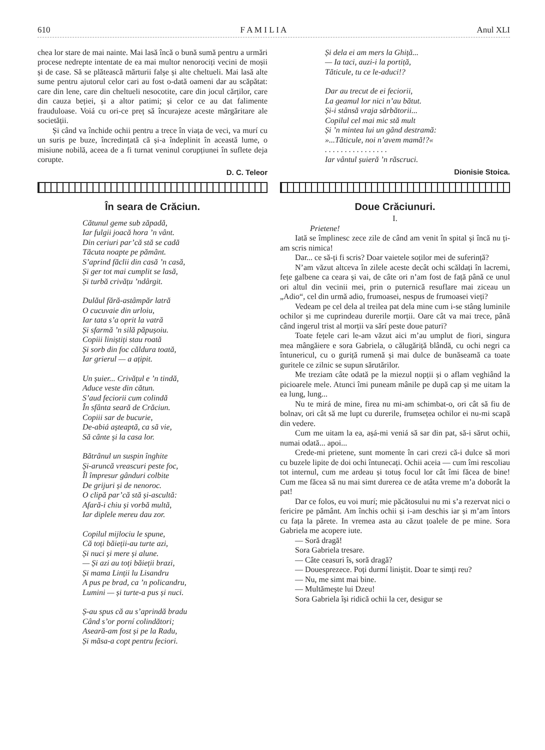610 F A M I L I A Anul XLI
chea lor stare de mai nainte. Mai lasă încă o bună sumă pentru a urmări procese nedrepte intentate de ea mai multor nenorociți vecini de moșii și de case. Să se plătească mărturii falșe și alte cheltueli. Mai lasă alte sume pentru ajutorul celor cari au fost o-dată oameni dar au scăpătat: care din lene, care din cheltueli nesocotite, care din jocul cărților, care din cauza beției, și a altor patimi; și celor ce au dat falimente frauduloase. Voiá cu ori-ce preț să încurajeze aceste mărgăritare ale societății.
Și când va închide ochii pentru a trece în viața de veci, va murí cu un suris pe buze, încredințată că și-a îndeplinit în această lume, o misiune nobilă, aceea de a fi turnat veninul corupțiunei în suflete deja corupte.
D. C. Teleor
În seara de Crăciun.
Cătunul geme sub zăpadă,
Iar fulgii joacă hora ’n vânt.
Din ceriuri par’că stă se cadă
Tăcuta noapte pe pământ.
S’aprind făclii din casă ’n casă,
Și ger tot mai cumplit se lasă,
Și turbă crivățu ’ndârgit.
Dulăul fără-astâmpăr latră
O cucuvaie din urloiu,
Iar tata s’a oprit la vatră
Și sfarmă ’n silă păpușoiu.
Copiii liniștiți stau roată
Și sorb din foc căldura toată,
Iar grierul — a ațipit.
Un șuier... Crivățul e ’n tindă,
Aduce veste din cătun.
S’aud feciorii cum colindă
În sfânta seară de Crăciun.
Copiii sar de bucurie,
De-abiá așteaptă, ca să vie,
Să cânte și la casa lor.
Bătrânul un suspin înghite
Și-aruncă vreascuri peste foc,
Îl împresur gânduri colbite
De grijuri și de nenoroc.
O clipă par’că stă și-ascultă:
Afară-i chiu și vorbă multă,
Iar diplele mereu dau zor.
Copilul mijlociu le spune,
Că toți băieții-au turte azi,
Și nuci și mere și alune.
— Și azi au toți băieții brazi,
Și mama Linții lu Lisandru
A pus pe brad, ca ’n policandru,
Lumini — și turte-a pus și nuci.
Ș-au spus că au s’aprindă bradu
Când s’or porní colindători;
Aseară-am fost și pe la Radu,
Și măsa-a copt pentru feciori.
Și dela ei am mers la Ghiță...
— Ia taci, auzi-i la portiță,
Tăticule, tu ce le-aduci!?
Dar au trecut de ei feciorii,
La geamul lor nici n’au bătut.
Și-i stânsă vraja sărbătorii...
Copilul cel mai mic stă mult
Și ’n mintea lui un gând destramă:
»...Tăticule, noi n’avem mamă!?«
. . . . . . . . . . . . . . . .
Iar vântul șuieră ’n răscruci.
Dionisie Stoica.
Doue Crăciunuri.
I.
Prietene!
Iată se împlinesc zece zile de când am venit în spital și încă nu ți-am scris nimica!
Dar... ce să-ți fi scris? Doar vaietele soților mei de suferință?
N’am văzut altceva în zilele aceste decât ochi scăldați în lacremi, fețe galbene ca ceara și vai, de câte ori n’am fost de față până ce unul ori altul din vecinii mei, prin o puternică resuflare mai ziceau un „Adio“, cel din urmă adio, frumoasei, nespus de frumoasei vieți?
Vedeam pe cel dela al treilea pat dela mine cum i-se stâng luminile ochilor și me cuprindeau durerile morții. Oare cât va mai trece, până când ingerul trist al morții va sărí peste doue paturi?
Toate fețele cari le-am văzut aici m’au umplut de fiori, singura mea mângăiere e sora Gabriela, o călugăriță blândă, cu ochi negri ca întunericul, cu o guriță rumenă și mai dulce de bunăseamă ca toate guritele ce zilnic se supun sărutărilor.
Me treziam câte odată pe la miezul nopții și o aflam veghiând la picioarele mele. Atunci îmi puneam mânile pe după cap și me uitam la ea lung, lung...
Nu te mirá de mine, firea nu mi-am schimbat-o, ori cât să fiu de bolnav, ori cât să me lupt cu durerile, frumsețea ochilor ei nu-mi scapă din vedere.
Cum me uitam la ea, așá-mi veniá să sar din pat, să-i sărut ochii, numai odată... apoi...
Crede-mi prietene, sunt momente în cari crezi că-i dulce să mori cu buzele lipite de doi ochi întunecați. Ochii aceia — cum îmi rescoliau tot internul, cum me ardeau și totuș focul lor cât îmi făcea de bine! Cum me făcea să nu mai simt durerea ce de atâta vreme m’a doborât la pat!
Dar ce folos, eu voi murí; mie păcătosului nu mi s’a rezervat nici o fericire pe pământ. Am închis ochii și i-am deschis iar și m’am întors cu fața la părete. In vremea asta au căzut țoalele de pe mine. Sora Gabriela me acopere iute.
— Soră dragă!
Sora Gabriela tresare.
— Câte ceasuri îs, soră dragă?
— Douesprezece. Poți durmí liniștit. Doar te simți reu?
— Nu, me simt mai bine.
— Multămește lui Dzeu!
Sora Gabriela își ridică ochii la cer, desigur se